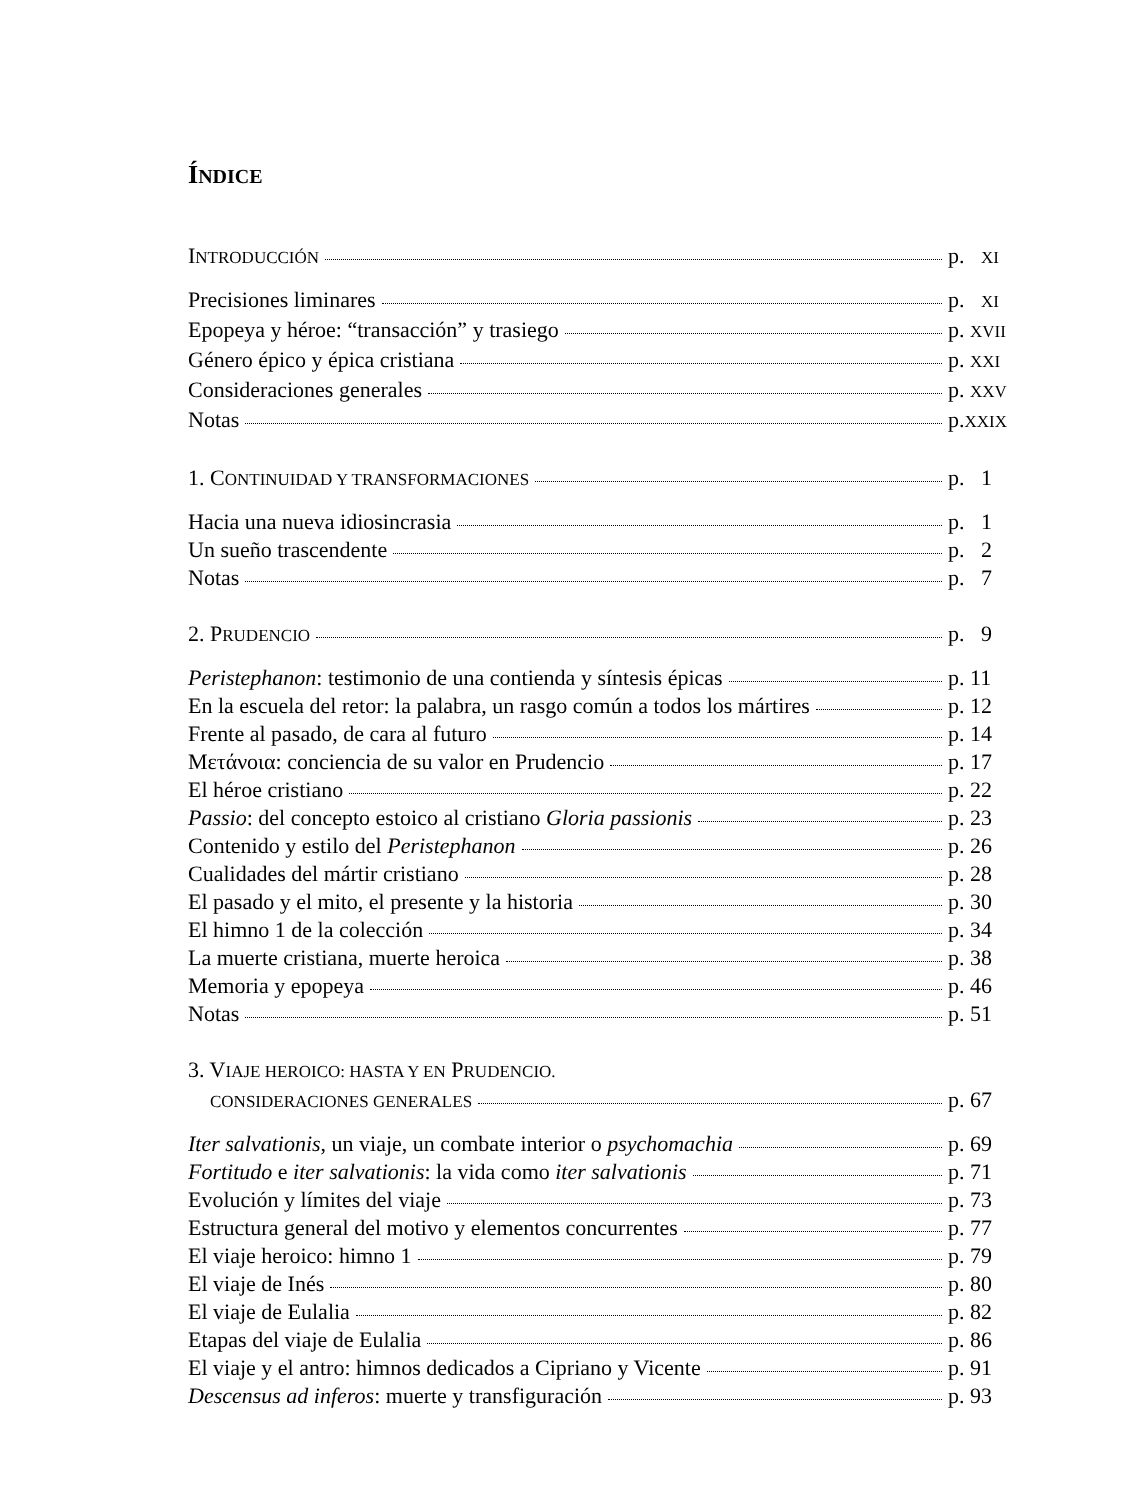ÍNDICE
INTRODUCCIÓN p. XI
Precisiones liminares p. XI
Epopeya y héroe: “transacción” y trasiego p. XVII
Género épico y épica cristiana p. XXI
Consideraciones generales p. XXV
Notas p.XXIX
1. CONTINUIDAD Y TRANSFORMACIONES p. 1
Hacia una nueva idiosincrasia p. 1
Un sueño trascendente p. 2
Notas p. 7
2. PRUDENCIO p. 9
Peristephanon: testimonio de una contienda y síntesis épicas p. 11
En la escuela del retor: la palabra, un rasgo común a todos los mártires p. 12
Frente al pasado, de cara al futuro p. 14
Μετάνοια: conciencia de su valor en Prudencio p. 17
El héroe cristiano p. 22
Passio: del concepto estoico al cristiano Gloria passionis p. 23
Contenido y estilo del Peristephanon p. 26
Cualidades del mártir cristiano p. 28
El pasado y el mito, el presente y la historia p. 30
El himno 1 de la colección p. 34
La muerte cristiana, muerte heroica p. 38
Memoria y epopeya p. 46
Notas p. 51
3. VIAJE HEROICO: HASTA Y EN PRUDENCIO.
CONSIDERACIONES GENERALES p. 67
Iter salvationis, un viaje, un combate interior o psychomachia p. 69
Fortitudo e iter salvationis: la vida como iter salvationis p. 71
Evolución y límites del viaje p. 73
Estructura general del motivo y elementos concurrentes p. 77
El viaje heroico: himno 1 p. 79
El viaje de Inés p. 80
El viaje de Eulalia p. 82
Etapas del viaje de Eulalia p. 86
El viaje y el antro: himnos dedicados a Cipriano y Vicente p. 91
Descensus ad inferos: muerte y transfiguración p. 93